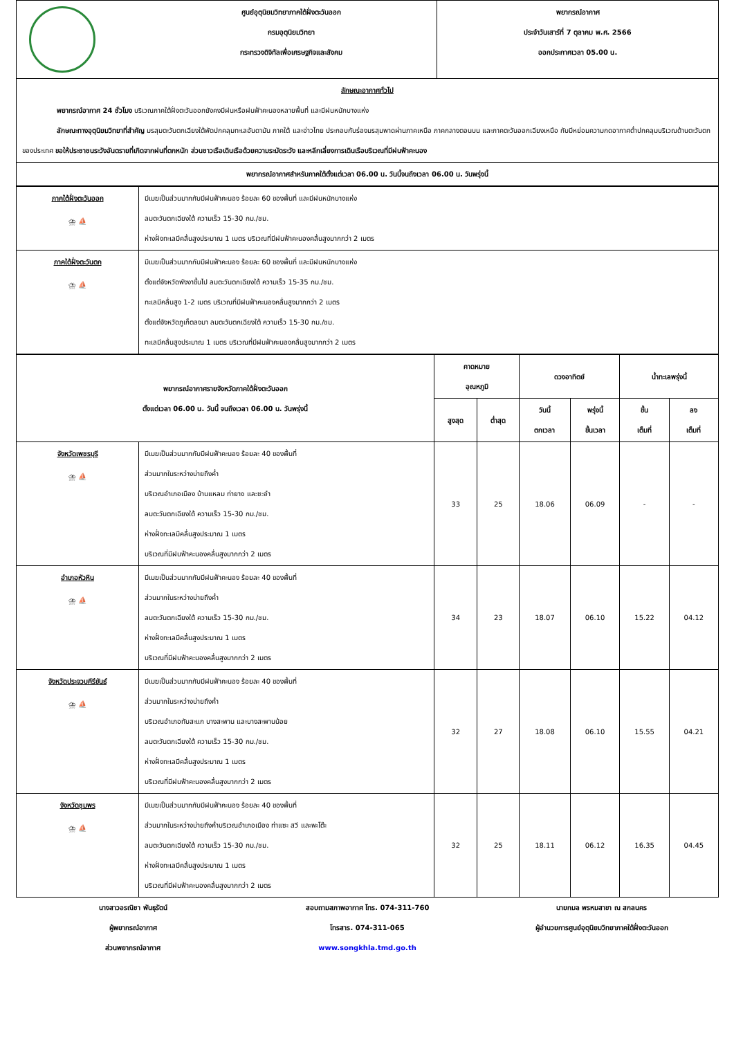| | ศูนย์อุตุนิยมวิทยาภาคใต้ฝั่งตะวันออก กรมอุตุนิยมวิทยา กระทรวงดิจิทัลเพื่อเศรษฐกิจและสังคม | พยากรณ์อากาศ ประจำวันเสาร์ที่ 7 ตุลาคม พ.ศ. 2566 ออกประกาศเวลา 05.00 น. |
| ลักษณะอากาศทั่วไป พยากรณ์อากาศ 24 ชั่วโมง บริเวณภาคใต้ฝั่งตะวันออกยังคงมีฝนหรือฝนฟ้าคะนองหลายพื้นที่ และมีฝนหนักบางแห่ง ลักษณะทางอุตุนิยมวิทยาที่สำคัญ มรสุมตะวันตกเฉียงใต้พัดปกคลุมทะเลอันดามัน ภาคใต้ และอ่าวไทย ประกอบกับร่องมรสุมพาดผ่านภาคเหนือ ภาคกลางตอนบน และภาคตะวันออกเฉียงเหนือ กับมีหย่อมความกดอากาศต่ำปกคลุมบริเวณด้านตะวันตกของประเทศ ขอให้ประชาชนระวังอันตรายที่เกิดจากฝนที่ตกหนัก ส่วนชาวเรือเดินเรือด้วยความระมัดระวัง และหลีกเลี่ยงการเดินเรือบริเวณที่มีฝนฟ้าคะนอง | | |
| พยากรณ์อากาศสำหรับภาคใต้ตั้งแต่เวลา 06.00 น. วันนี้จนถึงเวลา 06.00 น. วันพรุ่งนี้ | | |
| ภาคใต้ฝั่งตะวันออก ⛈ ⛵ | มีเมฆเป็นส่วนมากกับมีฝนฟ้าคะนอง ร้อยละ 60 ของพื้นที่ และมีฝนหนักบางแห่ง ลมตะวันตกเฉียงใต้ ความเร็ว 15-30 กม./ชม. ห่างฝั่งทะเลมีคลื่นสูงประมาณ 1 เมตร บริเวณที่มีฝนฟ้าคะนองคลื่นสูงมากกว่า 2 เมตร |
| ภาคใต้ฝั่งตะวันตก ⛈ ⛵ | มีเมฆเป็นส่วนมากกับมีฝนฟ้าคะนอง ร้อยละ 60 ของพื้นที่ และมีฝนหนักบางแห่ง ตั้งแต่จังหวัดพังงาขึ้นไป ลมตะวันตกเฉียงใต้ ความเร็ว 15-35 กม./ชม. ทะเลมีคลื่นสูง 1-2 เมตร บริเวณที่มีฝนฟ้าคะนองคลื่นสูงมากกว่า 2 เมตร ตั้งแต่จังหวัดภูเก็ตลงมา ลมตะวันตกเฉียงใต้ ความเร็ว 15-30 กม./ชม. ทะเลมีคลื่นสูงประมาณ 1 เมตร บริเวณที่มีฝนฟ้าคะนองคลื่นสูงมากกว่า 2 เมตร |
| พยากรณ์อากาศรายจังหวัดภาคใต้ฝั่งตะวันออก ตั้งแต่เวลา 06.00 น. วันนี้ จนถึงเวลา 06.00 น. วันพรุ่งนี้ | | คาดหมาย อุณหภูมิ | | ดวงอาทิตย์ | | น้ำทะเลพรุ่งนี้ | |
| --- | --- | --- | --- | --- | --- | --- | --- |
| | | สูงสุด | ต่ำสุด | วันนี้ ตกเวลา | พรุ่งนี้ ขึ้นเวลา | ขึ้น เต็มที่ | ลง เต็มที่ |
| จังหวัดเพชรบุรี ⛈ ⛵ | มีเมฆเป็นส่วนมากกับมีฝนฟ้าคะนอง ร้อยละ 40 ของพื้นที่ ส่วนมากในระหว่างบ่ายถึงค่ำ บริเวณอำเภอเมือง บ้านแหลม ท่ายาง และชะอำ ลมตะวันตกเฉียงใต้ ความเร็ว 15-30 กม./ชม. ห่างฝั่งทะเลมีคลื่นสูงประมาณ 1 เมตร บริเวณที่มีฝนฟ้าคะนองคลื่นสูงมากกว่า 2 เมตร | 33 | 25 | 18.06 | 06.09 | - | - |
| อำเภอหัวหิน ⛈ ⛵ | มีเมฆเป็นส่วนมากกับมีฝนฟ้าคะนอง ร้อยละ 40 ของพื้นที่ ส่วนมากในระหว่างบ่ายถึงค่ำ ลมตะวันตกเฉียงใต้ ความเร็ว 15-30 กม./ชม. ห่างฝั่งทะเลมีคลื่นสูงประมาณ 1 เมตร บริเวณที่มีฝนฟ้าคะนองคลื่นสูงมากกว่า 2 เมตร | 34 | 23 | 18.07 | 06.10 | 15.22 | 04.12 |
| จังหวัดประจวบคีรีขันธ์ ⛈ ⛵ | มีเมฆเป็นส่วนมากกับมีฝนฟ้าคะนอง ร้อยละ 40 ของพื้นที่ ส่วนมากในระหว่างบ่ายถึงค่ำ บริเวณอำเภอทับสะแก บางสะพาน และบางสะพานน้อย ลมตะวันตกเฉียงใต้ ความเร็ว 15-30 กม./ชม. ห่างฝั่งทะเลมีคลื่นสูงประมาณ 1 เมตร บริเวณที่มีฝนฟ้าคะนองคลื่นสูงมากกว่า 2 เมตร | 32 | 27 | 18.08 | 06.10 | 15.55 | 04.21 |
| จังหวัดชุมพร ⛈ ⛵ | มีเมฆเป็นส่วนมากกับมีฝนฟ้าคะนอง ร้อยละ 40 ของพื้นที่ ส่วนมากในระหว่างบ่ายถึงค่ำบริเวณอำเภอเมือง ท่าแซะ สวี และพะโต๊ะ ลมตะวันตกเฉียงใต้ ความเร็ว 15-30 กม./ชม. ห่างฝั่งทะเลมีคลื่นสูงประมาณ 1 เมตร บริเวณที่มีฝนฟ้าคะนองคลื่นสูงมากกว่า 2 เมตร | 32 | 25 | 18.11 | 06.12 | 16.35 | 04.45 |
นางสาวอรณิชา พันธุรัตน์
ผู้พยากรณ์อากาศ
ส่วนพยากรณ์อากาศ
สอบถามสภาพอากาศ โทร. 074-311-760
โทรสาร. 074-311-065
www.songkhla.tmd.go.th
นายกมล พรหมสาขา ณ สกลนคร
ผู้อำนวยการศูนย์อุตุนิยมวิทยาภาคใต้ฝั่งตะวันออก